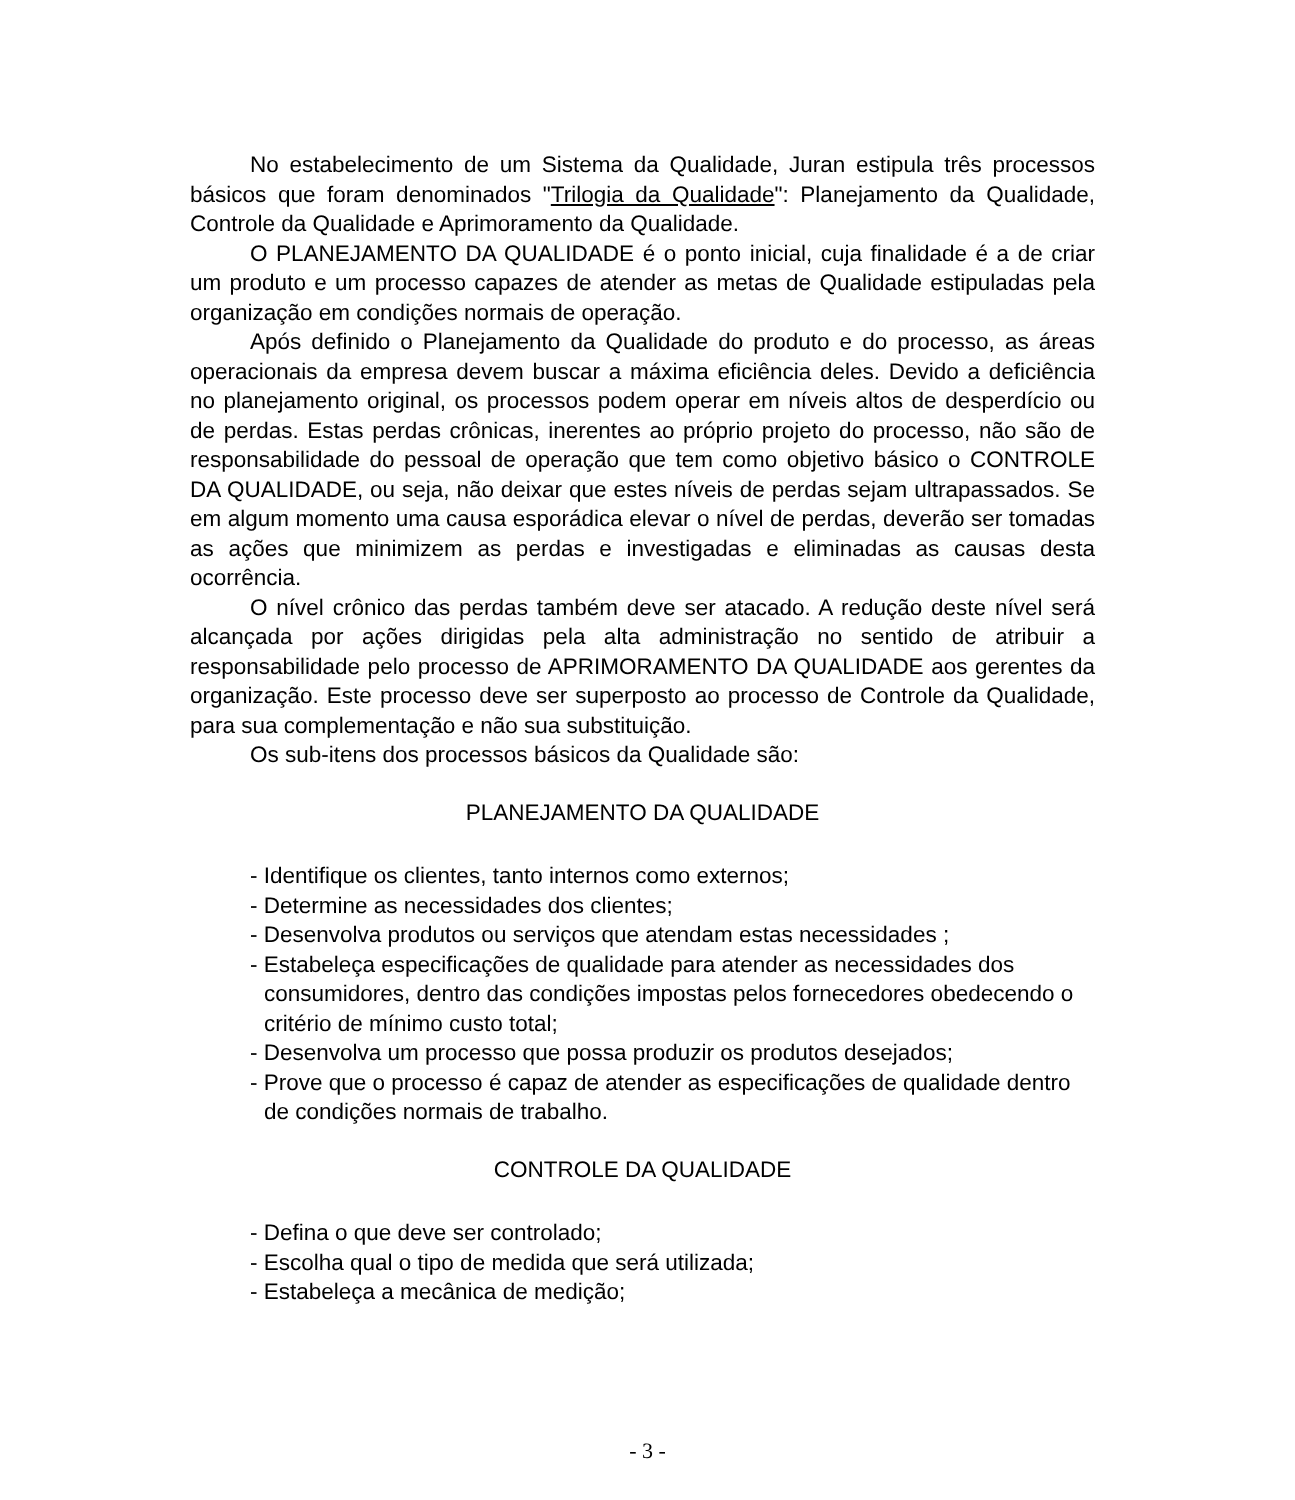No estabelecimento de um Sistema da Qualidade, Juran estipula três processos básicos que foram denominados "Trilogia da Qualidade": Planejamento da Qualidade, Controle da Qualidade e Aprimoramento da Qualidade.
O PLANEJAMENTO DA QUALIDADE é o ponto inicial, cuja finalidade é a de criar um produto e um processo capazes de atender as metas de Qualidade estipuladas pela organização em condições normais de operação.
Após definido o Planejamento da Qualidade do produto e do processo, as áreas operacionais da empresa devem buscar a máxima eficiência deles. Devido a deficiência no planejamento original, os processos podem operar em níveis altos de desperdício ou de perdas. Estas perdas crônicas, inerentes ao próprio projeto do processo, não são de responsabilidade do pessoal de operação que tem como objetivo básico o CONTROLE DA QUALIDADE, ou seja, não deixar que estes níveis de perdas sejam ultrapassados. Se em algum momento uma causa esporádica elevar o nível de perdas, deverão ser tomadas as ações que minimizem as perdas e investigadas e eliminadas as causas desta ocorrência.
O nível crônico das perdas também deve ser atacado. A redução deste nível será alcançada por ações dirigidas pela alta administração no sentido de atribuir a responsabilidade pelo processo de APRIMORAMENTO DA QUALIDADE aos gerentes da organização. Este processo deve ser superposto ao processo de Controle da Qualidade, para sua complementação e não sua substituição.
Os sub-itens dos processos básicos da Qualidade são:
PLANEJAMENTO DA QUALIDADE
- Identifique os clientes, tanto internos como externos;
- Determine as necessidades dos clientes;
- Desenvolva produtos ou serviços que atendam estas necessidades ;
- Estabeleça especificações de qualidade para atender as necessidades dos consumidores, dentro das condições impostas pelos fornecedores obedecendo o critério de mínimo custo total;
- Desenvolva um processo que possa produzir os produtos desejados;
- Prove que o processo é capaz de atender as especificações de qualidade dentro de condições normais de trabalho.
CONTROLE DA QUALIDADE
- Defina o que deve ser controlado;
- Escolha qual o tipo de medida que será utilizada;
- Estabeleça a mecânica de medição;
- 3 -